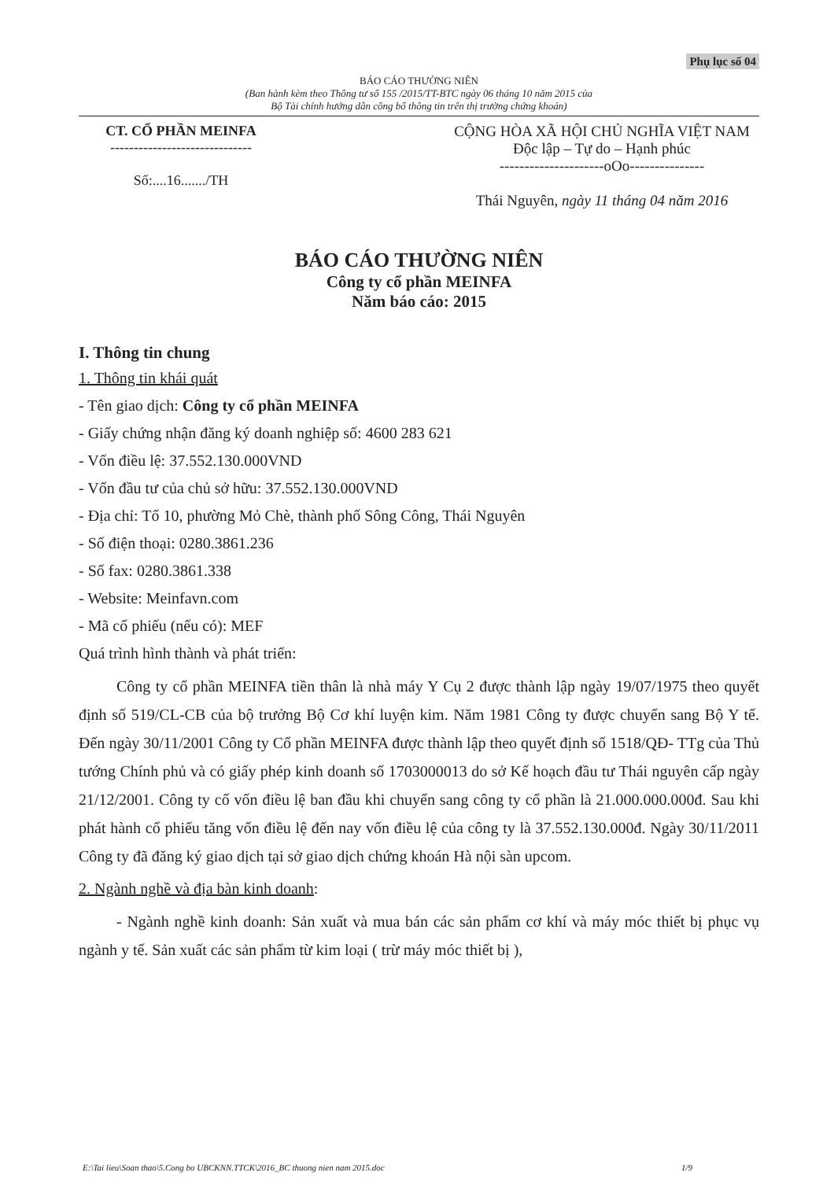Phụ lục số 04
BÁO CÁO THƯỜNG NIÊN
(Ban hành kèm theo Thông tư số 155 /2015/TT-BTC ngày 06 tháng 10 năm 2015 của
Bộ Tài chính hướng dẫn công bố thông tin trên thị trường chứng khoán)
CT. CỔ PHẦN MEINFA
------------------------------
Số:....16......./TH
CỘNG HÒA XÃ HỘI CHỦ NGHĨA VIỆT NAM
Độc lập – Tự do – Hạnh phúc
---------------------oOo---------------
Thái Nguyên, ngày 11 tháng 04 năm 2016
BÁO CÁO THƯỜNG NIÊN
Công ty cổ phần MEINFA
Năm báo cáo: 2015
I. Thông tin chung
1. Thông tin khái quát
- Tên giao dịch: Công ty cổ phần MEINFA
- Giấy chứng nhận đăng ký doanh nghiệp số: 4600 283 621
- Vốn điều lệ: 37.552.130.000VND
- Vốn đầu tư của chủ sở hữu: 37.552.130.000VND
- Địa chỉ: Tổ 10, phường Mỏ Chè, thành phố Sông Công, Thái Nguyên
- Số điện thoại: 0280.3861.236
- Số fax: 0280.3861.338
- Website: Meinfavn.com
- Mã cổ phiếu (nếu có): MEF
Quá trình hình thành và phát triển:
Công ty cổ phần MEINFA tiền thân là nhà máy Y Cụ 2 được thành lập ngày 19/07/1975 theo quyết định số 519/CL-CB của bộ trưởng Bộ Cơ khí luyện kim. Năm 1981 Công ty được chuyển sang Bộ Y tế. Đến ngày 30/11/2001 Công ty Cổ phần MEINFA được thành lập theo quyết định số 1518/QĐ- TTg của Thủ tướng Chính phủ và có giấy phép kinh doanh số 1703000013 do sở Kế hoạch đầu tư Thái nguyên cấp ngày 21/12/2001. Công ty cố vốn điều lệ ban đầu khi chuyển sang công ty cổ phần là 21.000.000.000đ. Sau khi phát hành cổ phiếu tăng vốn điều lệ đến nay vốn điều lệ của công ty là 37.552.130.000đ. Ngày 30/11/2011 Công ty đã đăng ký giao dịch tại sở giao dịch chứng khoán Hà nội sàn upcom.
2. Ngành nghề và địa bàn kinh doanh:
- Ngành nghề kinh doanh: Sản xuất và mua bán các sản phẩm cơ khí và máy móc thiết bị phục vụ ngành y tế. Sản xuất các sản phẩm từ kim loại ( trừ máy móc thiết bị ),
E:\Tai lieu\Soan thao\5.Cong bo UBCKNN.TTCK\2016_BC thuong nien nam 2015.doc 1/9